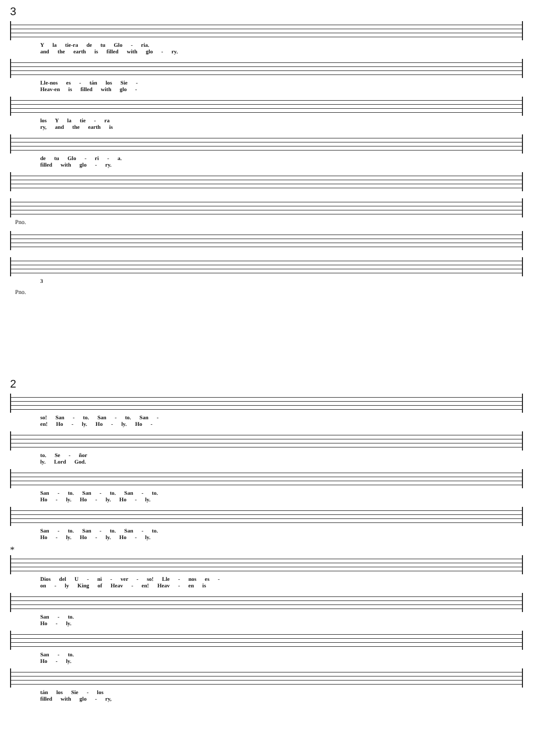3
Y la tie-ra de tu Glo - ria.
and the earth is filled with glo - ry.
Lle-nos es - tán los Sie -
Heav-en is filled with glo -
los Y la tie - ra
ry, and the earth is
de tu Glo - ri - a.
filled with glo - ry.
Pno.
3
Pno.
2
so! San - to. San - to. San -
en! Ho - ly. Ho - ly. Ho -
to. Se - ñor
ly. Lord God.
San - to. San - to. San - to.
Ho - ly. Ho - ly. Ho - ly.
San - to. San - to. San - to.
Ho - ly. Ho - ly. Ho - ly.
*
Dios del U - ni - ver - so! Lle - nos es -
on - ly King of Heav - en! Heav - en is
San - to.
Ho - ly.
San - to.
Ho - ly.
tán los Sie - los
filled with glo - ry,